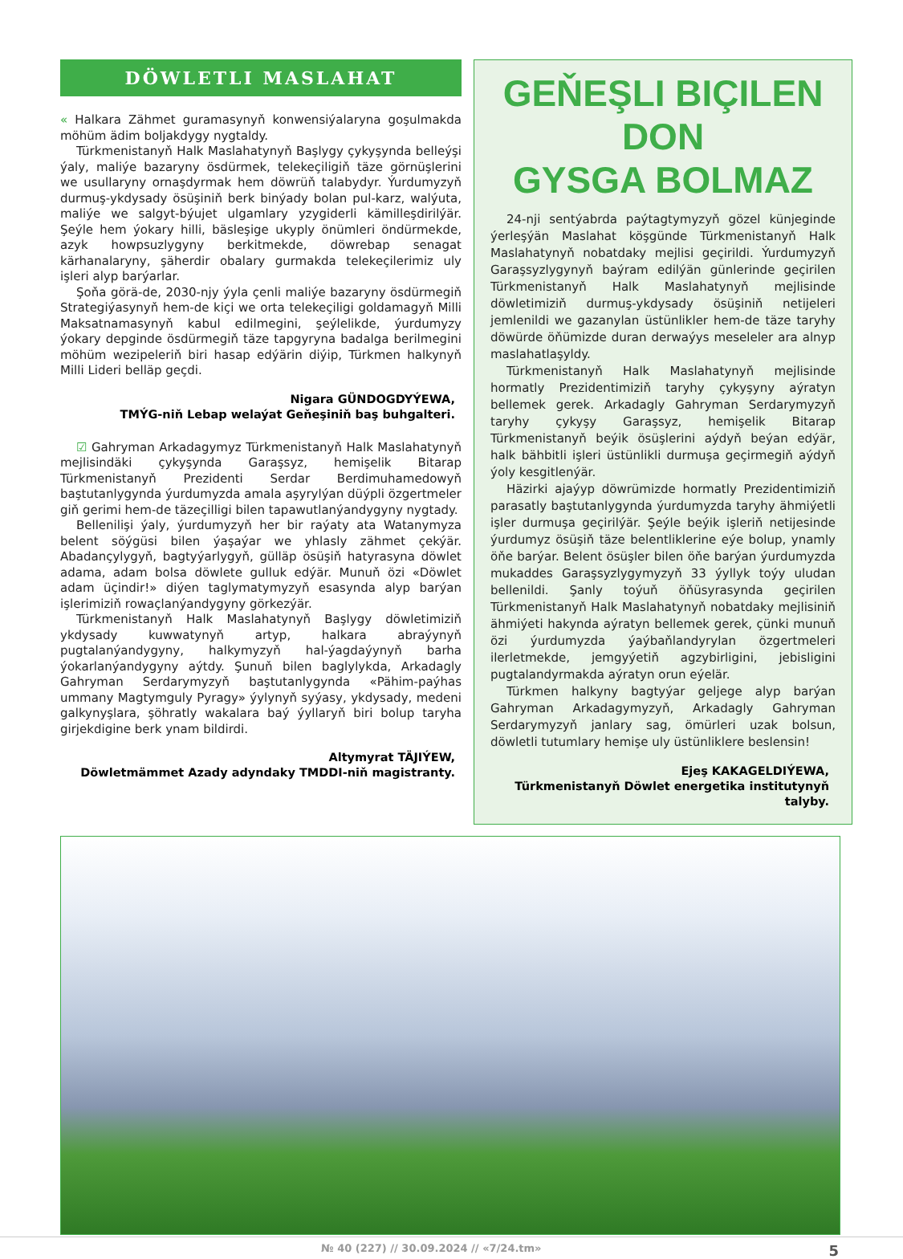DÖWLETLI MASLAHAT
« Halkara Zähmet guramasynyň konwensiýalaryna goşulmakda möhüm ädim boljakdygy nygtaldy.
Türkmenistanyň Halk Maslahatynyň Başlygy çykyşynda belleýşi ýaly, maliýe bazaryny ösdürmek, telekeçiligiň täze görnüşlerini we usullaryny ornaşdyrmak hem döwrüň talabydyr. Ýurdumyzyň durmuş-ykdysady ösüşiniň berk binýady bolan pul-karz, walýuta, maliýe we salgyt-býujet ulgamlary yzygiderli kämilleşdirilýär. Şeýle hem ýokary hilli, bäsleşige ukyply önümleri öndürmekde, azyk howpsuzlygyny berkitmekde, döwrebap senagat kärhanalaryny, şäherdir obalary gurmakda telekeçilerimiz uly işleri alyp barýarlar.
Şoňa görä-de, 2030-njy ýyla çenli maliýe bazaryny ösdürmegiň Strategiýasynyň hem-de kiçi we orta telekeçiligi goldamagyň Milli Maksatnamasynyň kabul edilmegini, şeýlelikde, ýurdumyzy ýokary depginde ösdürmegiň täze tapgyryna badalga berilmegini möhüm wezipeleriň biri hasap edýärin diýip, Türkmen halkynyň Milli Lideri belläp geçdi.
Nigara GÜNDOGDYÝEWA,
TMÝG-niň Lebap welaýat Geňeşiniň baş buhgalteri.
☑ Gahryman Arkadagymyz Türkmenistanyň Halk Maslahatynyň mejlisindäki çykyşynda Garaşsyz, hemişelik Bitarap Türkmenistanyň Prezidenti Serdar Berdimuhamedowyň baştutanlygynda ýurdumyzda amala aşyrylýan düýpli özgertmeler giň gerimi hem-de täzeçilligi bilen tapawutlanýandygyny nygtady.
Bellenilişi ýaly, ýurdumyzyň her bir raýaty ata Watanymyza belent söýgüsi bilen ýaşaýar we yhlasly zähmet çekýär. Abadançylygyň, bagtyýarlygyň, gülläp ösüşiň hatyrasyna döwlet adama, adam bolsa döwlete gulluk edýär. Munuň özi «Döwlet adam üçindir!» diýen taglymatymyzyň esasynda alyp barýan işlerimiziň rowaçlanýandygyny görkezýär.
Türkmenistanyň Halk Maslahatynyň Başlygy döwletimiziň ykdysady kuwwatynyň artyp, halkara abraýynyň pugtalanýandygyny, halkymyzyň hal-ýagdaýynyň barha ýokarlanýandygyny aýtdy. Şunuň bilen baglylykda, Arkadagly Gahryman Serdarymyzyň baştutanlygynda «Pähim-paýhas ummany Magtymguly Pyragy» ýylynyň syýasy, ykdysady, medeni galkynyşlara, şöhratly wakalara baý ýyllaryň biri bolup taryha girjekdigine berk ynam bildirdi.
Altymyrat TÄJIÝEW,
Döwletmämmet Azady adyndaky TMDDI-niň magistranty.
GEŇEŞLI BIÇILEN DON
GYSGA BOLMAZ
24-nji sentýabrda paýtagtymyzyň gözel künjeginde ýerleşýän Maslahat köşgünde Türkmenistanyň Halk Maslahatynyň nobatdaky mejlisi geçirildi. Ýurdumyzyň Garaşsyzlygynyň baýram edilýän günlerinde geçirilen Türkmenistanyň Halk Maslahatynyň mejlisinde döwletimiziň durmuş-ykdysady ösüşiniň netijeleri jemlenildi we gazanylan üstünlikler hem-de täze taryhy döwürde öňümizde duran derwaýys meseleler ara alnyp maslahatlaşyldy.
Türkmenistanyň Halk Maslahatynyň mejlisinde hormatly Prezidentimiziň taryhy çykyşyny aýratyn bellemek gerek. Arkadagly Gahryman Serdarymyzyň taryhy çykyşy Garaşsyz, hemişelik Bitarap Türkmenistanyň beýik ösüşlerini aýdyň beýan edýär, halk bähbitli işleri üstünlikli durmuşa geçirmegiň aýdyň ýoly kesgitlenýär.
Häzirki ajaýyp döwrümizde hormatly Prezidentimiziň parasatly baştutanlygynda ýurdumyzda taryhy ähmiýetli işler durmuşa geçirilýär. Şeýle beýik işleriň netijesinde ýurdumyz ösüşiň täze belentliklerine eýe bolup, ynamly öňe barýar. Belent ösüşler bilen öňe barýan ýurdumyzda mukaddes Garaşsyzlygymyzyň 33 ýyllyk toýy uludan bellenildi. Şanly toýuň öňüsyrasynda geçirilen Türkmenistanyň Halk Maslahatynyň nobatdaky mejlisiniň ähmiýeti hakynda aýratyn bellemek gerek, çünki munuň özi ýurdumyzda ýaýbaňlandyrylan özgertmeleri ilerletmekde, jemgyýetiň agzybirligini, jebisligini pugtalandyrmakda aýratyn orun eýelär.
Türkmen halkyny bagtyýar geljege alyp barýan Gahryman Arkadagymyzyň, Arkadagly Gahryman Serdarymyzyň janlary sag, ömürleri uzak bolsun, döwletli tutumlary hemişe uly üstünliklere beslensin!
Ejeş KAKAGELDIÝEWA,
Türkmenistanyň Döwlet energetika institutynyň talyby.
№ 40 (227) // 30.09.2024 // «7/24.tm» 5